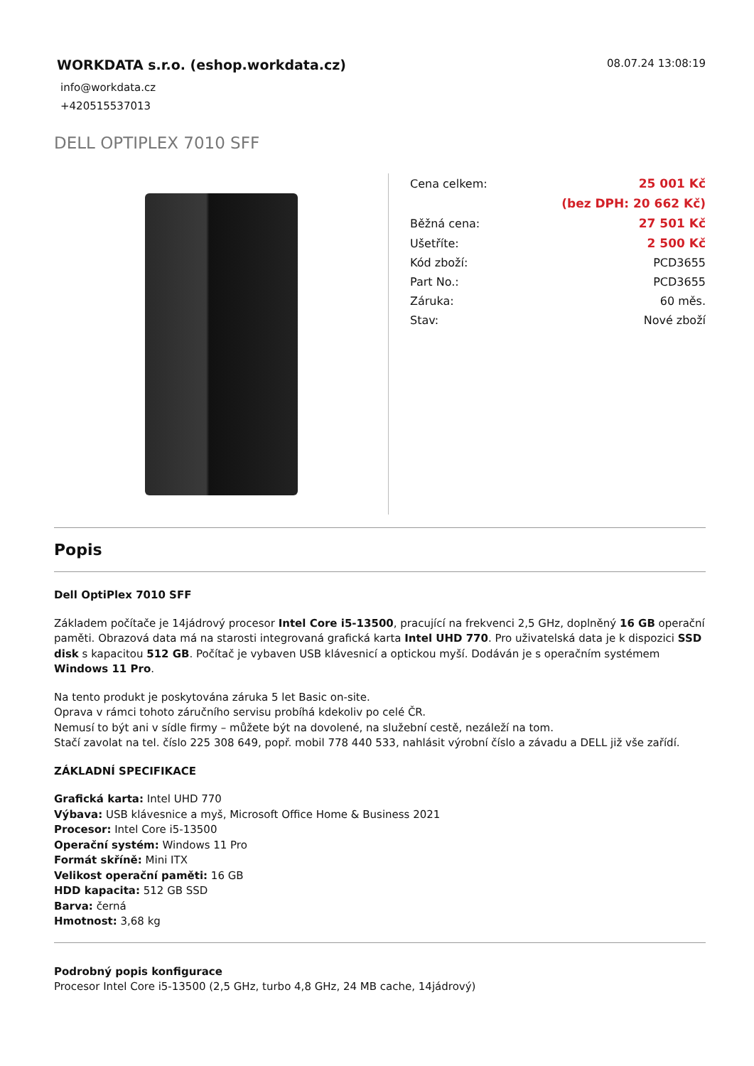WORKDATA s.r.o. (eshop.workdata.cz)
08.07.24 13:08:19
info@workdata.cz
+420515537013
DELL OPTIPLEX 7010 SFF
| Cena celkem: | 25 001 Kč |
| | (bez DPH: 20 662 Kč) |
| Běžná cena: | 27 501 Kč |
| Ušetříte: | 2 500 Kč |
| Kód zboží: | PCD3655 |
| Part No.: | PCD3655 |
| Záruka: | 60 měs. |
| Stav: | Nové zboží |
Popis
Dell OptiPlex 7010 SFF
Základem počítače je 14jádrový procesor Intel Core i5-13500, pracující na frekvenci 2,5 GHz, doplněný 16 GB operační paměti. Obrazová data má na starosti integrovaná grafická karta Intel UHD 770. Pro uživatelská data je k dispozici SSD disk s kapacitou 512 GB. Počítač je vybaven USB klávesnicí a optickou myší. Dodáván je s operačním systémem Windows 11 Pro.
Na tento produkt je poskytována záruka 5 let Basic on-site.
Oprava v rámci tohoto záručního servisu probíhá kdekoliv po celé ČR.
Nemusí to být ani v sídle firmy – můžete být na dovolené, na služební cestě, nezáleží na tom.
Stačí zavolat na tel. číslo 225 308 649, popř. mobil 778 440 533, nahlásit výrobní číslo a závadu a DELL již vše zařídí.
ZÁKLADNÍ SPECIFIKACE
Grafická karta: Intel UHD 770
Výbava: USB klávesnice a myš, Microsoft Office Home & Business 2021
Procesor: Intel Core i5-13500
Operační systém: Windows 11 Pro
Formát skříně: Mini ITX
Velikost operační paměti: 16 GB
HDD kapacita: 512 GB SSD
Barva: černá
Hmotnost: 3,68 kg
Podrobný popis konfigurace
Procesor Intel Core i5-13500 (2,5 GHz, turbo 4,8 GHz, 24 MB cache, 14jádrový)